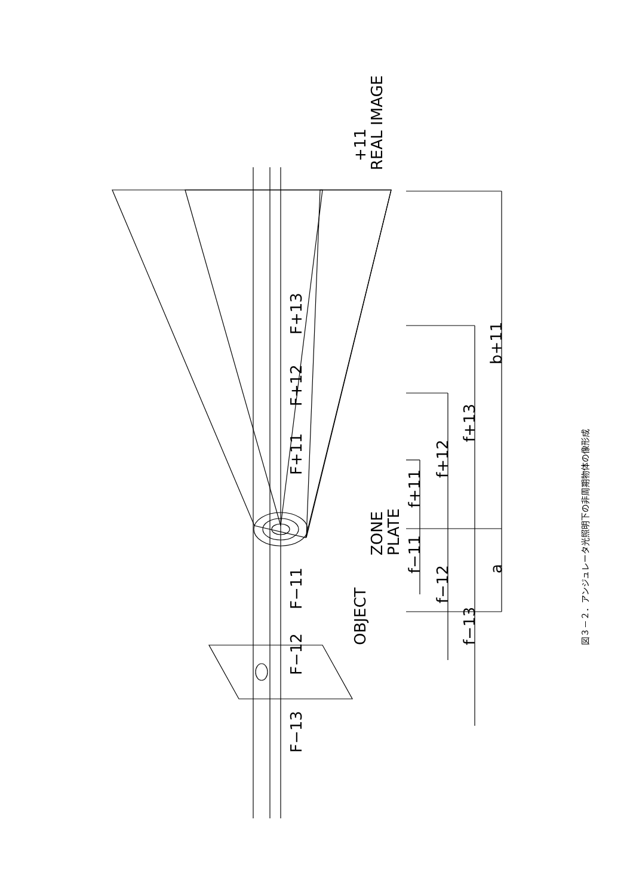REAL IMAGE
+11
ZONE
PLATE
OBJECT
F+13
F+12
F+11
F−11
F−12
F−13
b+11
a
f+13
f+12
f+11
f−11
f−12
f−13
図３－２．アンジュレータ光照明下の非周期物体の像形成